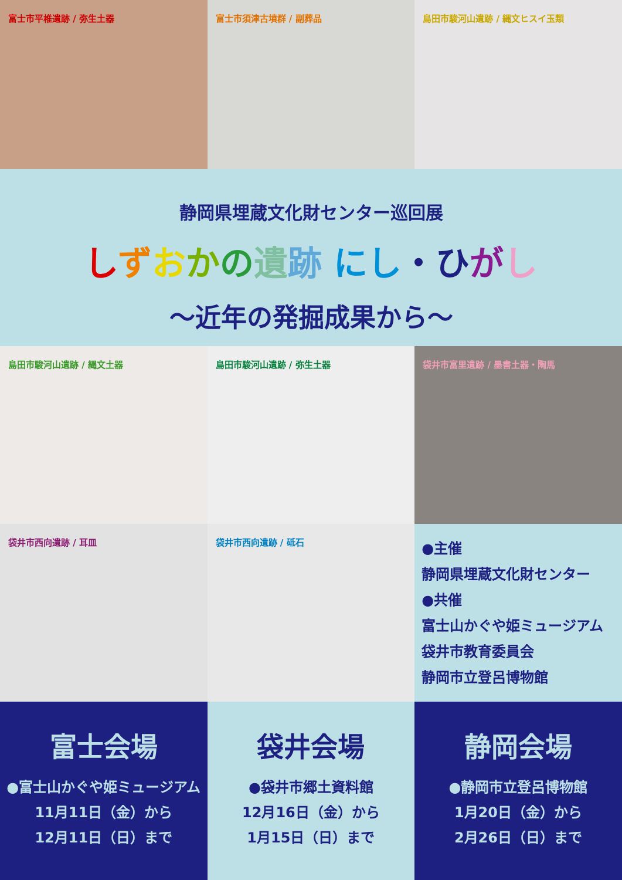富士市平椎遺跡 / 弥生土器 富士市須津古墳群 / 副葬品 島田市駿河山遺跡 / 縄文ヒスイ玉類
静岡県埋蔵文化財センター巡回展
しずおかの遺跡 にし・ひ がし
～近年の発掘成果から～
島田市駿河山遺跡 / 縄文土器 島田市駿河山遺跡 / 弥生土器 袋井市富里遺跡 / 墨書土器・陶馬
袋井市西向遺跡 / 耳皿 袋井市西向遺跡 / 砥石
●主催
静岡県埋蔵文化財センター
●共催
富士山かぐや姫ミュージアム
袋井市教育委員会
静岡市立登呂博物館
富士会場
●富士山かぐや姫ミュージアム
11月11日（金）から
12月11日（日）まで
袋井会場
●袋井市郷土資料館
12月16日（金）から
1月15日（日）まで
静岡会場
●静岡市立登呂博物館
1月20日（金）から
2月26日（日）まで